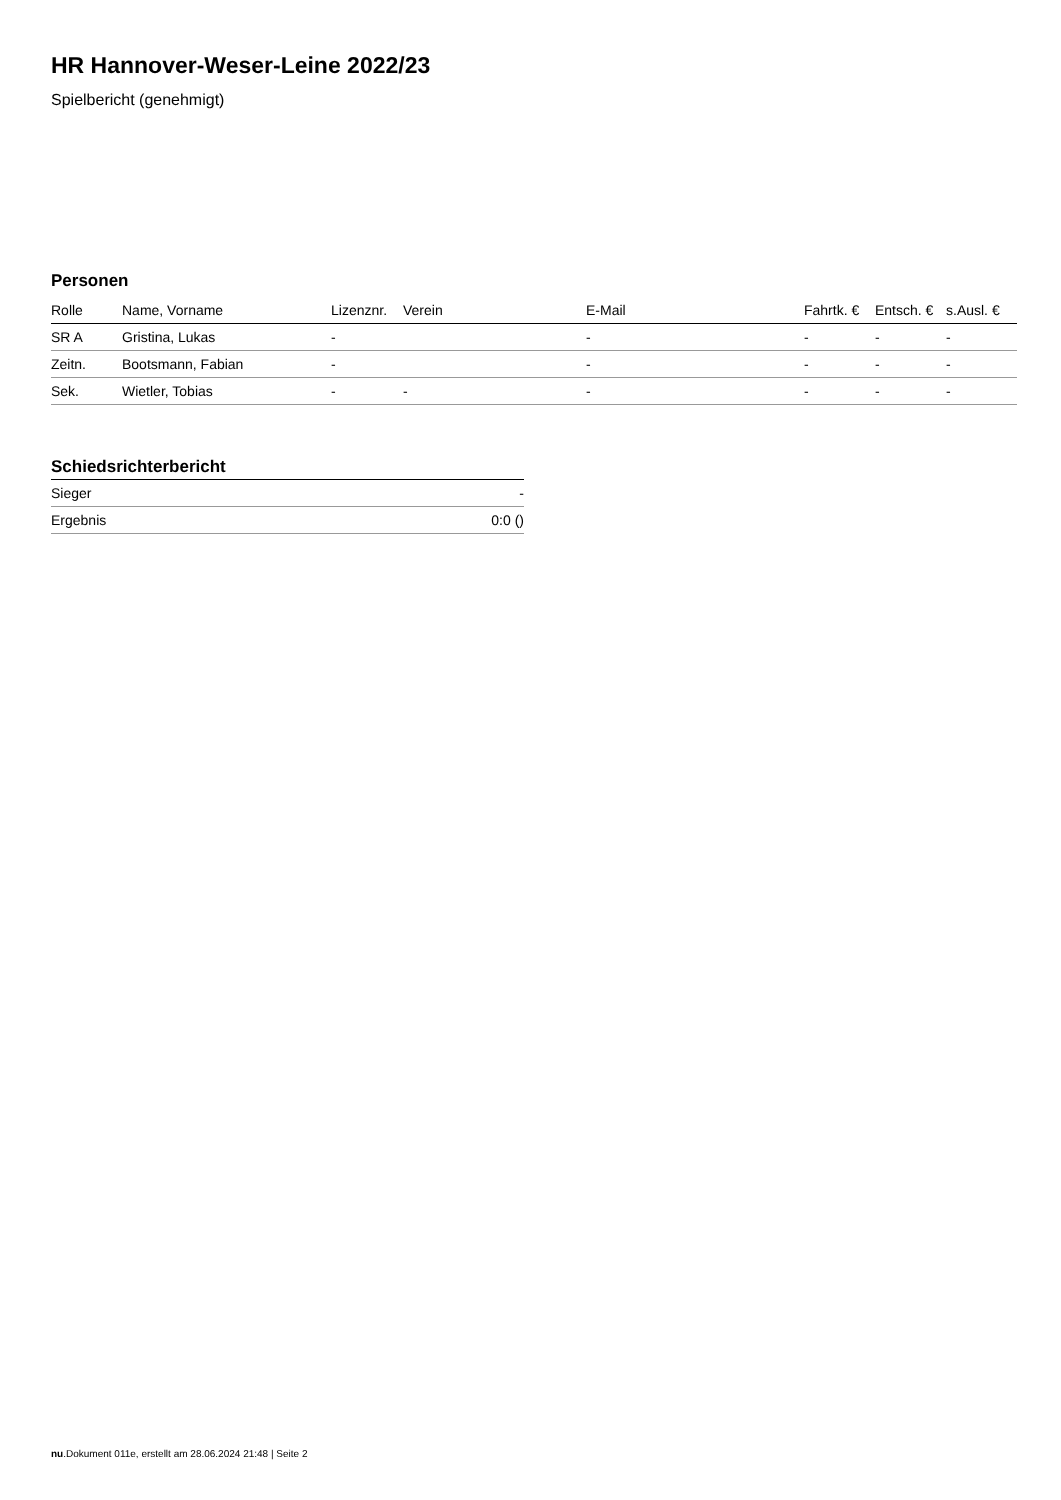HR Hannover-Weser-Leine 2022/23
Spielbericht (genehmigt)
Personen
| Rolle | Name, Vorname | Lizenznr. | Verein | E-Mail | Fahrtk. € | Entsch. € | s.Ausl. € |
| --- | --- | --- | --- | --- | --- | --- | --- |
| SR A | Gristina, Lukas | - | | - | - | - | - |
| Zeitn. | Bootsmann, Fabian | - | | - | - | - | - |
| Sek. | Wietler, Tobias | - | - | - | - | - | - |
Schiedsrichterbericht
| Sieger | - |
| Ergebnis | 0:0 () |
nu.Dokument 011e, erstellt am 28.06.2024 21:48 | Seite 2